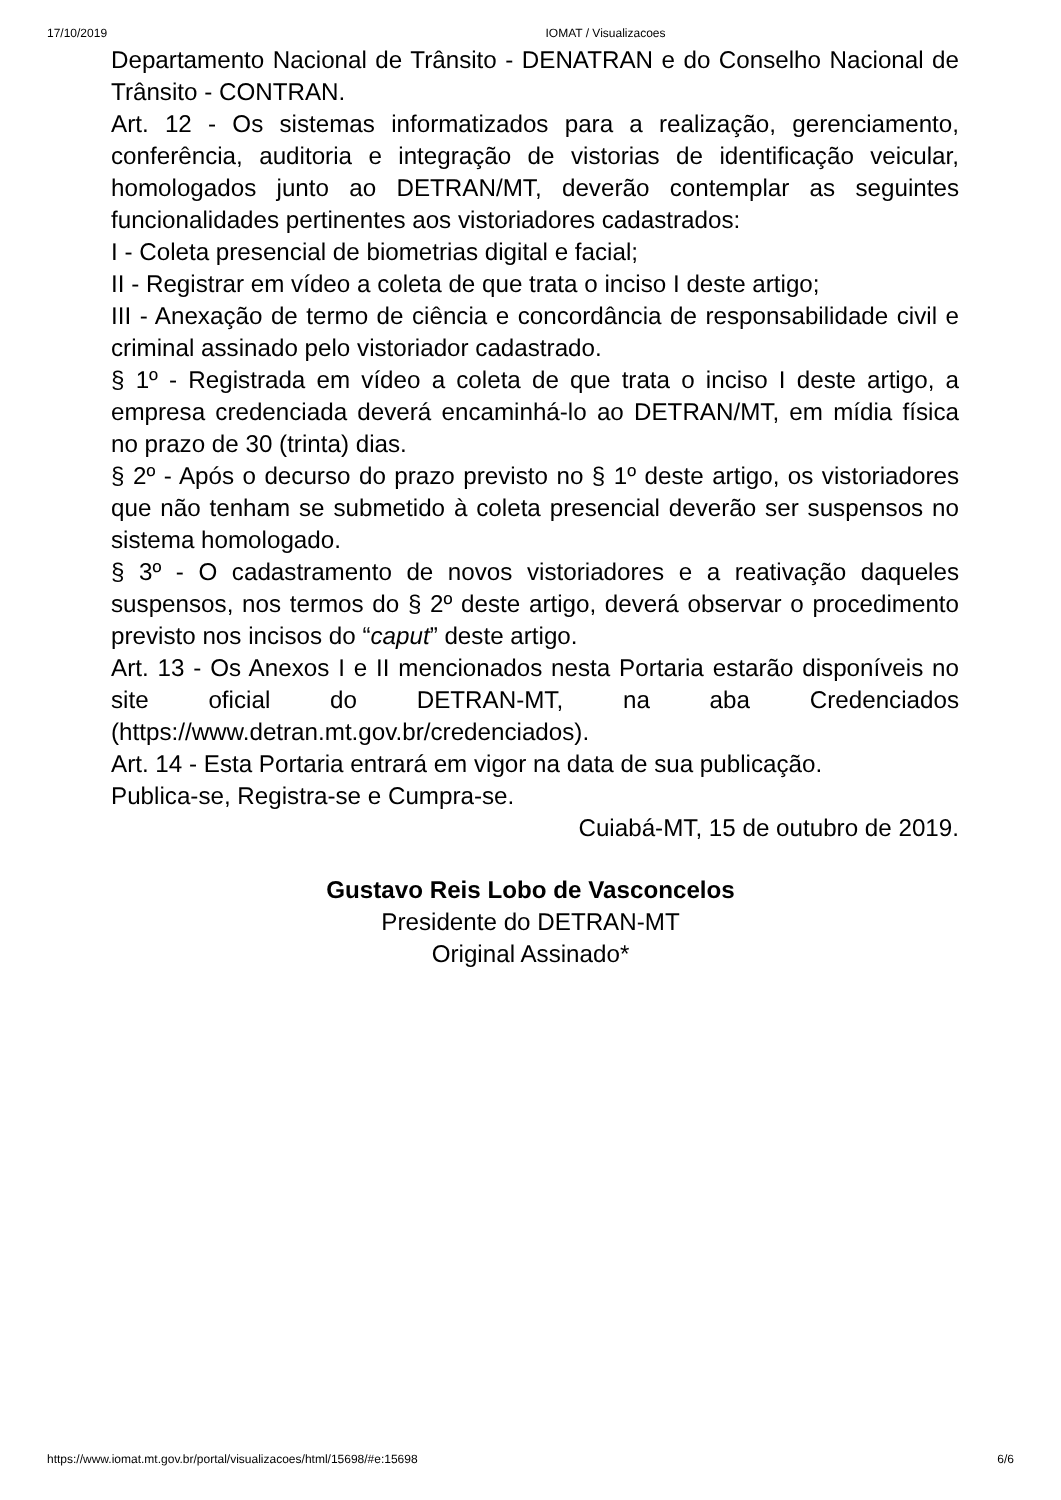17/10/2019 IOMAT / Visualizacoes
Departamento Nacional de Trânsito - DENATRAN e do Conselho Nacional de Trânsito - CONTRAN.
Art. 12 - Os sistemas informatizados para a realização, gerenciamento, conferência, auditoria e integração de vistorias de identificação veicular, homologados junto ao DETRAN/MT, deverão contemplar as seguintes funcionalidades pertinentes aos vistoriadores cadastrados:
I - Coleta presencial de biometrias digital e facial;
II - Registrar em vídeo a coleta de que trata o inciso I deste artigo;
III - Anexação de termo de ciência e concordância de responsabilidade civil e criminal assinado pelo vistoriador cadastrado.
§ 1º - Registrada em vídeo a coleta de que trata o inciso I deste artigo, a empresa credenciada deverá encaminhá-lo ao DETRAN/MT, em mídia física no prazo de 30 (trinta) dias.
§ 2º - Após o decurso do prazo previsto no § 1º deste artigo, os vistoriadores que não tenham se submetido à coleta presencial deverão ser suspensos no sistema homologado.
§ 3º - O cadastramento de novos vistoriadores e a reativação daqueles suspensos, nos termos do § 2º deste artigo, deverá observar o procedimento previsto nos incisos do “caput” deste artigo.
Art. 13 - Os Anexos I e II mencionados nesta Portaria estarão disponíveis no site oficial do DETRAN-MT, na aba Credenciados (https://www.detran.mt.gov.br/credenciados).
Art. 14 - Esta Portaria entrará em vigor na data de sua publicação.
Publica-se, Registra-se e Cumpra-se.
Cuiabá-MT, 15 de outubro de 2019.
Gustavo Reis Lobo de Vasconcelos
Presidente do DETRAN-MT
Original Assinado*
https://www.iomat.mt.gov.br/portal/visualizacoes/html/15698/#e:15698 6/6